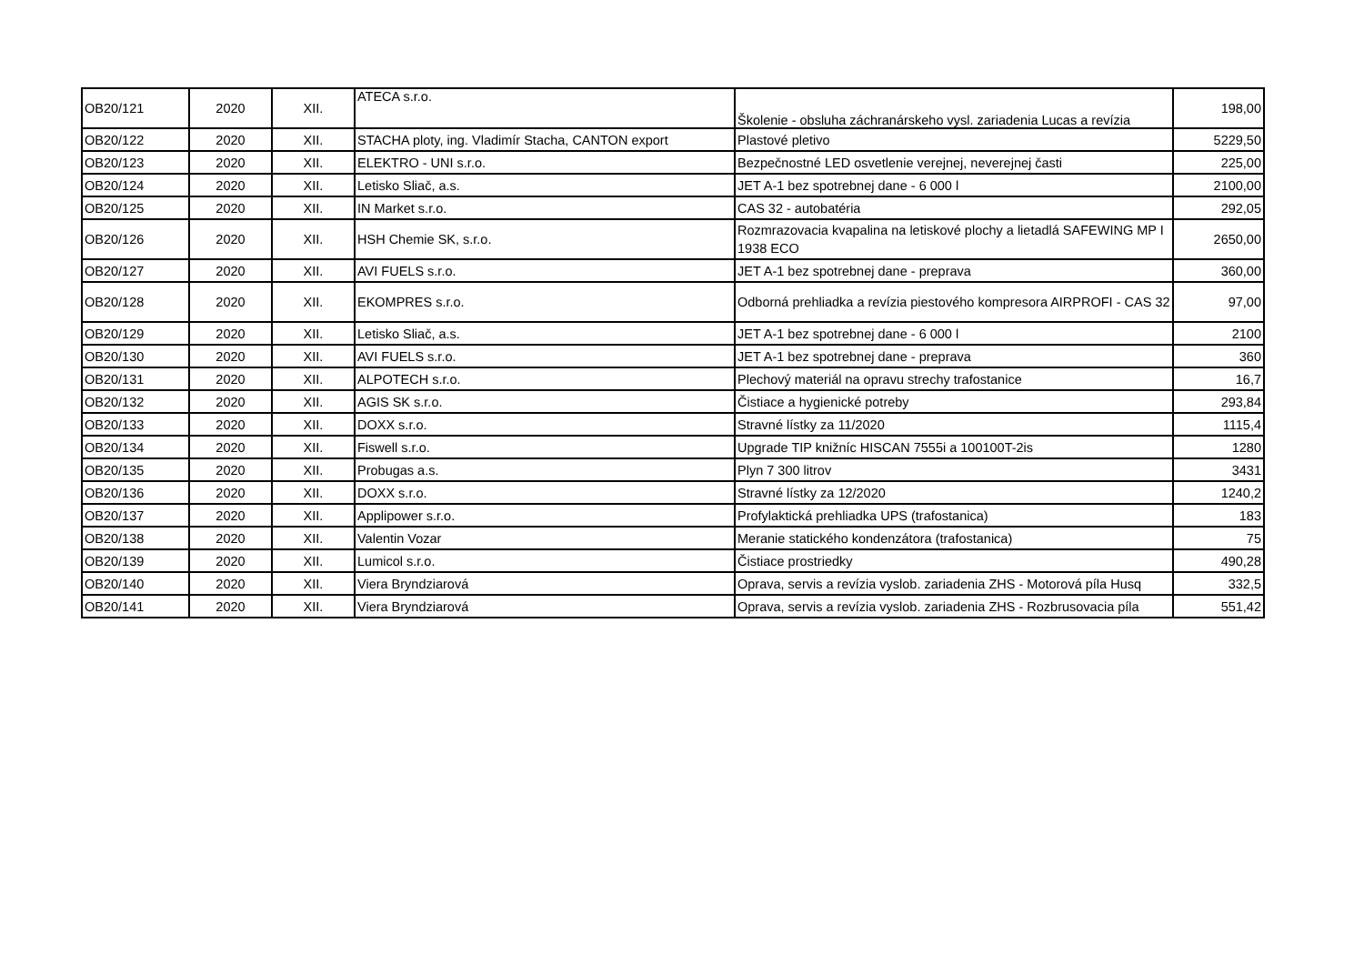| OB20/121 | 2020 | XII. | ATECA s.r.o. | Školenie - obsluha záchranárskeho vysl. zariadenia Lucas a revízia | 198,00 |
| OB20/122 | 2020 | XII. | STACHA ploty, ing. Vladimír Stacha, CANTON export | Plastové pletivo | 5229,50 |
| OB20/123 | 2020 | XII. | ELEKTRO - UNI s.r.o. | Bezpečnostné LED osvetlenie verejnej, neverejnej časti | 225,00 |
| OB20/124 | 2020 | XII. | Letisko Sliač, a.s. | JET A-1 bez spotrebnej dane - 6 000 l | 2100,00 |
| OB20/125 | 2020 | XII. | IN Market s.r.o. | CAS 32 - autobatéria | 292,05 |
| OB20/126 | 2020 | XII. | HSH Chemie SK, s.r.o. | Rozmrazovacia kvapalina na letiskové plochy a lietadlá SAFEWING MP I 1938 ECO | 2650,00 |
| OB20/127 | 2020 | XII. | AVI FUELS s.r.o. | JET A-1 bez spotrebnej dane - preprava | 360,00 |
| OB20/128 | 2020 | XII. | EKOMPRES s.r.o. | Odborná prehliadka a revízia piestového kompresora AIRPROFI - CAS 32 | 97,00 |
| OB20/129 | 2020 | XII. | Letisko Sliač, a.s. | JET A-1 bez spotrebnej dane - 6 000 l | 2100 |
| OB20/130 | 2020 | XII. | AVI FUELS s.r.o. | JET A-1 bez spotrebnej dane - preprava | 360 |
| OB20/131 | 2020 | XII. | ALPOTECH s.r.o. | Plechový materiál na opravu strechy trafostanice | 16,7 |
| OB20/132 | 2020 | XII. | AGIS SK s.r.o. | Čistiace a hygienické potreby | 293,84 |
| OB20/133 | 2020 | XII. | DOXX s.r.o. | Stravné lístky za 11/2020 | 1115,4 |
| OB20/134 | 2020 | XII. | Fiswell s.r.o. | Upgrade TIP knižníc HISCAN 7555i a 100100T-2is | 1280 |
| OB20/135 | 2020 | XII. | Probugas a.s. | Plyn 7 300 litrov | 3431 |
| OB20/136 | 2020 | XII. | DOXX s.r.o. | Stravné lístky za 12/2020 | 1240,2 |
| OB20/137 | 2020 | XII. | Applipower s.r.o. | Profylaktická prehliadka UPS (trafostanica) | 183 |
| OB20/138 | 2020 | XII. | Valentin Vozar | Meranie statického kondenzátora (trafostanica) | 75 |
| OB20/139 | 2020 | XII. | Lumicol s.r.o. | Čistiace prostriedky | 490,28 |
| OB20/140 | 2020 | XII. | Viera Bryndziarová | Oprava, servis a revízia vyslob. zariadenia ZHS - Motorová píla Husq | 332,5 |
| OB20/141 | 2020 | XII. | Viera Bryndziarová | Oprava, servis a revízia vyslob. zariadenia ZHS - Rozbrusovacia píla | 551,42 |